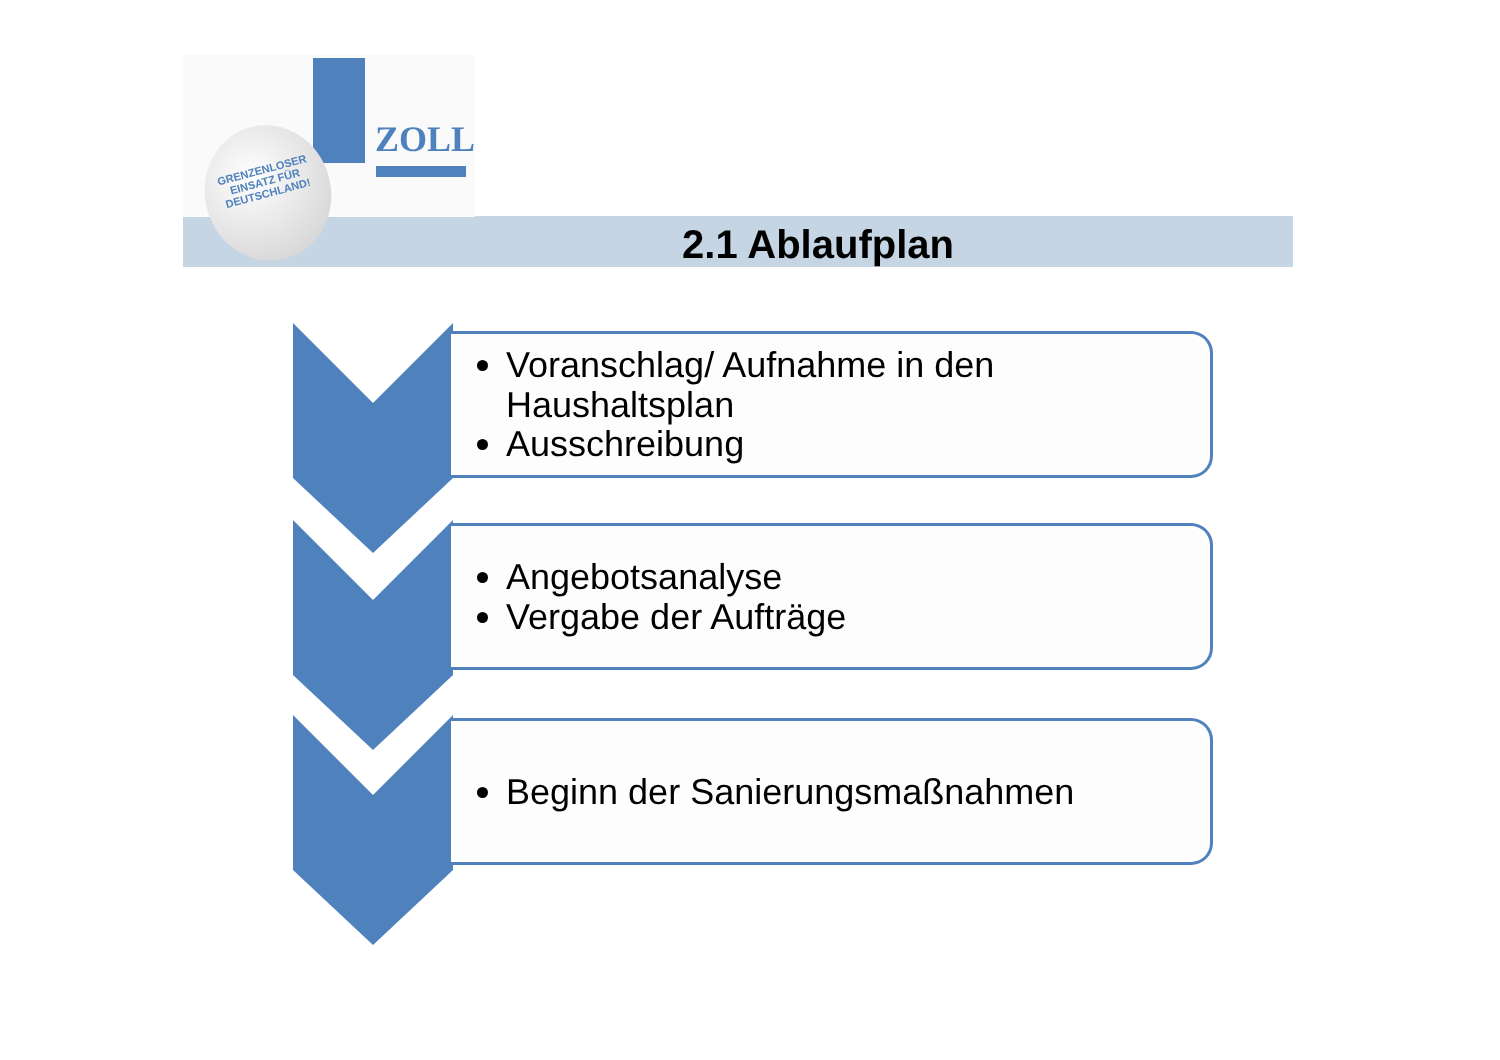ZOLL
GRENZENLOSER
EINSATZ FÜR
DEUTSCHLAND!
2.1 Ablaufplan
Voranschlag/ Aufnahme in den Haushaltsplan
Ausschreibung
Angebotsanalyse
Vergabe der Aufträge
Beginn der Sanierungsmaßnahmen